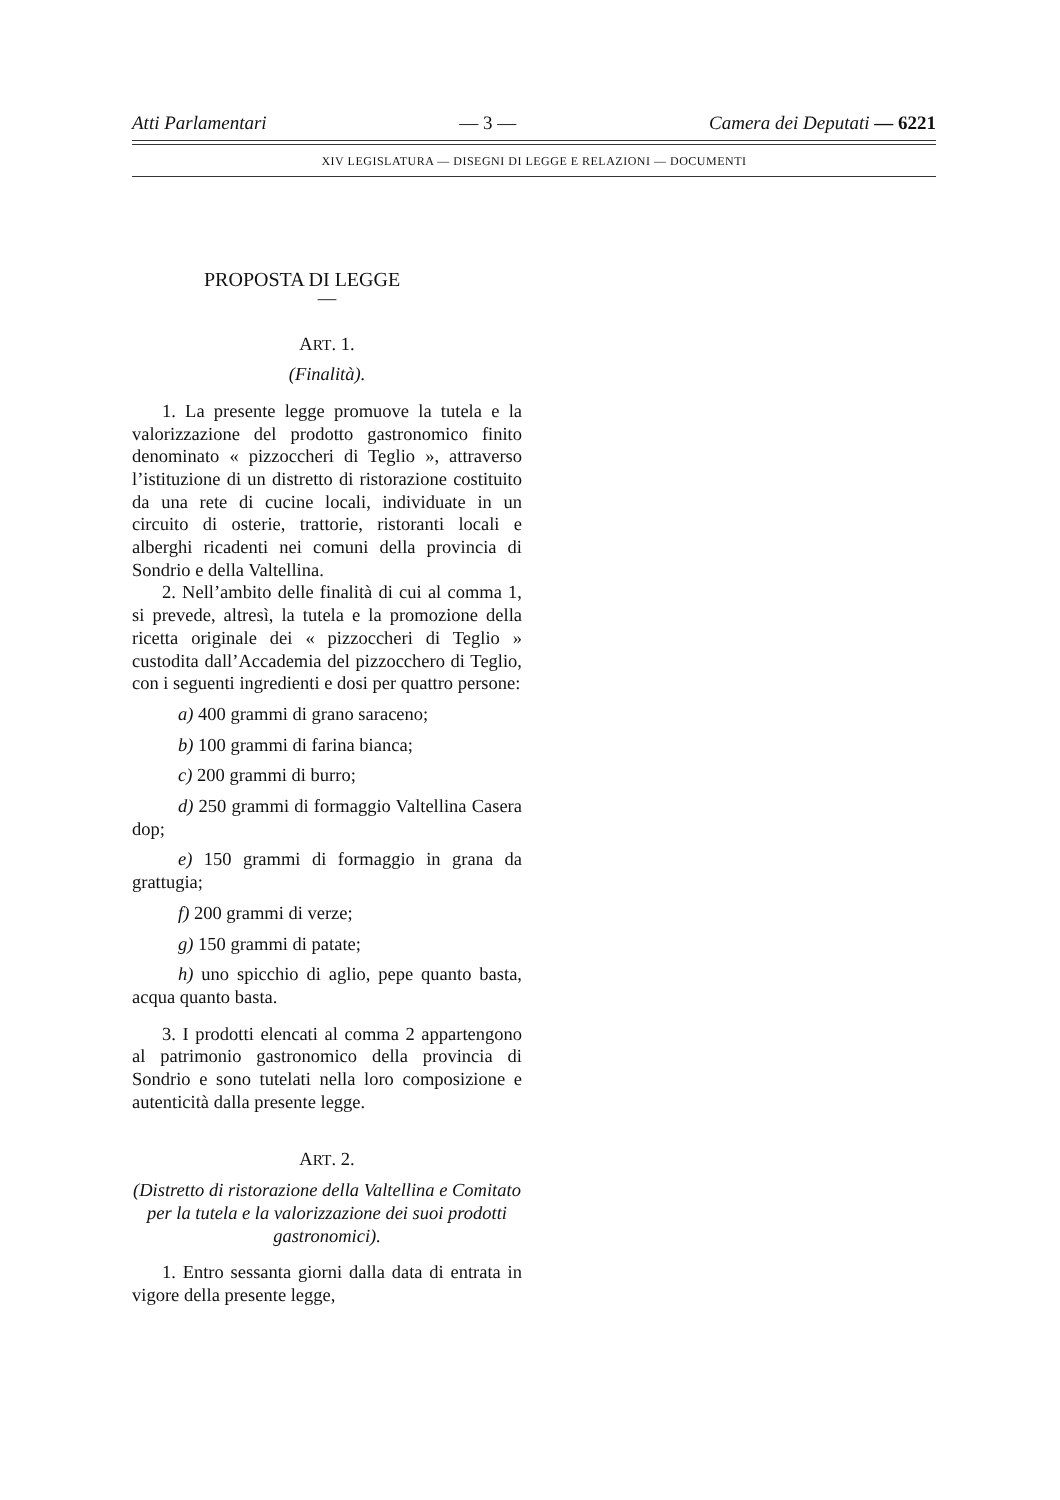Atti Parlamentari — 3 — Camera dei Deputati — 6221
XIV LEGISLATURA — DISEGNI DI LEGGE E RELAZIONI — DOCUMENTI
PROPOSTA DI LEGGE
—
ART. 1.
(Finalità).
1. La presente legge promuove la tutela e la valorizzazione del prodotto gastronomico finito denominato « pizzoccheri di Teglio », attraverso l’istituzione di un distretto di ristorazione costituito da una rete di cucine locali, individuate in un circuito di osterie, trattorie, ristoranti locali e alberghi ricadenti nei comuni della provincia di Sondrio e della Valtellina.
2. Nell’ambito delle finalità di cui al comma 1, si prevede, altresì, la tutela e la promozione della ricetta originale dei « pizzoccheri di Teglio » custodita dall’Accademia del pizzocchero di Teglio, con i seguenti ingredienti e dosi per quattro persone:
a) 400 grammi di grano saraceno;
b) 100 grammi di farina bianca;
c) 200 grammi di burro;
d) 250 grammi di formaggio Valtellina Casera dop;
e) 150 grammi di formaggio in grana da grattugia;
f) 200 grammi di verze;
g) 150 grammi di patate;
h) uno spicchio di aglio, pepe quanto basta, acqua quanto basta.
3. I prodotti elencati al comma 2 appartengono al patrimonio gastronomico della provincia di Sondrio e sono tutelati nella loro composizione e autenticità dalla presente legge.
ART. 2.
(Distretto di ristorazione della Valtellina e Comitato per la tutela e la valorizzazione dei suoi prodotti gastronomici).
1. Entro sessanta giorni dalla data di entrata in vigore della presente legge,